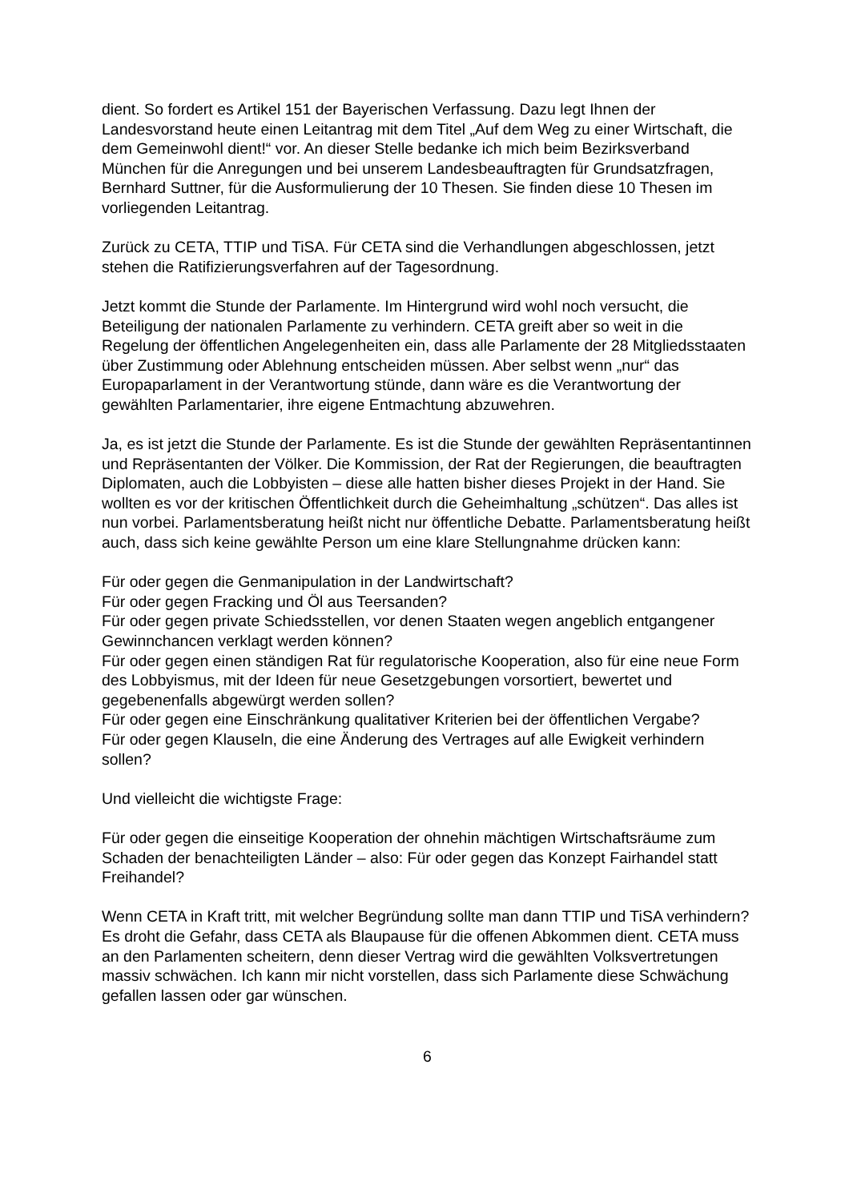dient. So fordert es Artikel 151 der Bayerischen Verfassung. Dazu legt Ihnen der Landesvorstand heute einen Leitantrag mit dem Titel „Auf dem Weg zu einer Wirtschaft, die dem Gemeinwohl dient!“ vor. An dieser Stelle bedanke ich mich beim Bezirksverband München für die Anregungen und bei unserem Landesbeauftragten für Grundsatzfragen, Bernhard Suttner, für die Ausformulierung der 10 Thesen. Sie finden diese 10 Thesen im vorliegenden Leitantrag.
Zurück zu CETA, TTIP und TiSA. Für CETA sind die Verhandlungen abgeschlossen, jetzt stehen die Ratifizierungsverfahren auf der Tagesordnung.
Jetzt kommt die Stunde der Parlamente. Im Hintergrund wird wohl noch versucht, die Beteiligung der nationalen Parlamente zu verhindern. CETA greift aber so weit in die Regelung der öffentlichen Angelegenheiten ein, dass alle Parlamente der 28 Mitgliedsstaaten über Zustimmung oder Ablehnung entscheiden müssen. Aber selbst wenn „nur“ das Europaparlament in der Verantwortung stünde, dann wäre es die Verantwortung der gewählten Parlamentarier, ihre eigene Entmachtung abzuwehren.
Ja, es ist jetzt die Stunde der Parlamente. Es ist die Stunde der gewählten Repräsentantinnen und Repräsentanten der Völker. Die Kommission, der Rat der Regierungen, die beauftragten Diplomaten, auch die Lobbyisten – diese alle hatten bisher dieses Projekt in der Hand. Sie wollten es vor der kritischen Öffentlichkeit durch die Geheimhaltung „schützen“. Das alles ist nun vorbei. Parlamentsberatung heißt nicht nur öffentliche Debatte. Parlamentsberatung heißt auch, dass sich keine gewählte Person um eine klare Stellungnahme drücken kann:
Für oder gegen die Genmanipulation in der Landwirtschaft?
Für oder gegen Fracking und Öl aus Teersanden?
Für oder gegen private Schiedsstellen, vor denen Staaten wegen angeblich entgangener Gewinnchancen verklagt werden können?
Für oder gegen einen ständigen Rat für regulatorische Kooperation, also für eine neue Form des Lobbyismus, mit der Ideen für neue Gesetzgebungen vorsortiert, bewertet und gegebenenfalls abgewürgt werden sollen?
Für oder gegen eine Einschränkung qualitativer Kriterien bei der öffentlichen Vergabe?
Für oder gegen Klauseln, die eine Änderung des Vertrages auf alle Ewigkeit verhindern sollen?
Und vielleicht die wichtigste Frage:
Für oder gegen die einseitige Kooperation der ohnehin mächtigen Wirtschaftsräume zum Schaden der benachteiligten Länder – also: Für oder gegen das Konzept Fairhandel statt Freihandel?
Wenn CETA in Kraft tritt, mit welcher Begründung sollte man dann TTIP und TiSA verhindern? Es droht die Gefahr, dass CETA als Blaupause für die offenen Abkommen dient. CETA muss an den Parlamenten scheitern, denn dieser Vertrag wird die gewählten Volksvertretungen massiv schwächen. Ich kann mir nicht vorstellen, dass sich Parlamente diese Schwächung gefallen lassen oder gar wünschen.
6